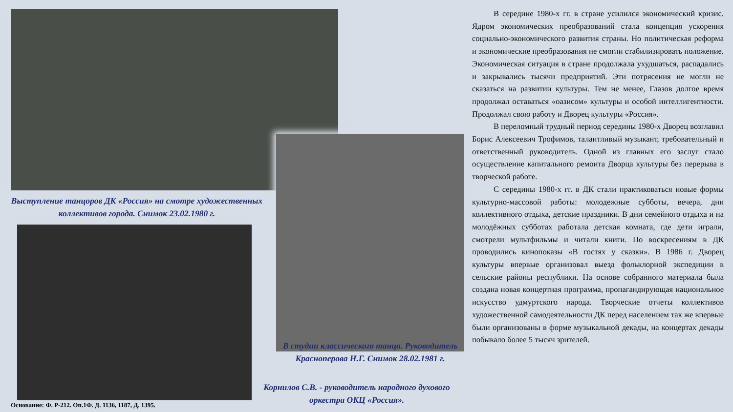Выступление танцоров ДК «Россия» на смотре художественных коллективов города. Снимок 23.02.1980 г.
В студии классического танца. Руководитель Красноперова Н.Г. Снимок 28.02.1981 г.
Корнилов С.В. - руководитель народного духового оркестра ОКЦ «Россия».
Основание: Ф. Р-212. Оп.1Ф. Д. 1136, 1187, Д. 1395.
В середине 1980-х гг. в стране усилился экономический кризис. Ядром экономических преобразований стала концепция ускорения социально-экономического развития страны. Но политическая реформа и экономические преобразования не смогли стабилизировать положение. Экономическая ситуация в стране продолжала ухудшаться, распадались и закрывались тысячи предприятий. Эти потрясения не могли не сказаться на развитии культуры. Тем не менее, Глазов долгое время продолжал оставаться «оазисом» культуры и особой интеллигентности. Продолжал свою работу и Дворец культуры «Россия».
В переломный трудный период середины 1980-х Дворец возглавил Борис Алексеевич Трофимов, талантливый музыкант, требовательный и ответственный руководитель. Одной из главных его заслуг стало осуществление капитального ремонта Дворца культуры без перерыва в творческой работе.
С середины 1980-х гг. в ДК стали практиковаться новые формы культурно-массовой работы: молодежные субботы, вечера, дни коллективного отдыха, детские праздники. В дни семейного отдыха и на молодёжных субботах работала детская комната, где дети играли, смотрели мультфильмы и читали книги. По воскресениям в ДК проводились кинопоказы «В гостях у сказки». В 1986 г. Дворец культуры впервые организовал выезд фольклорной экспедиции в сельские районы республики. На основе собранного материала была создана новая концертная программа, пропагандирующая национальное искусство удмуртского народа. Творческие отчеты коллективов художественной самодеятельности ДК перед населением так же впервые были организованы в форме музыкальной декады, на концертах декады побывало более 5 тысяч зрителей.